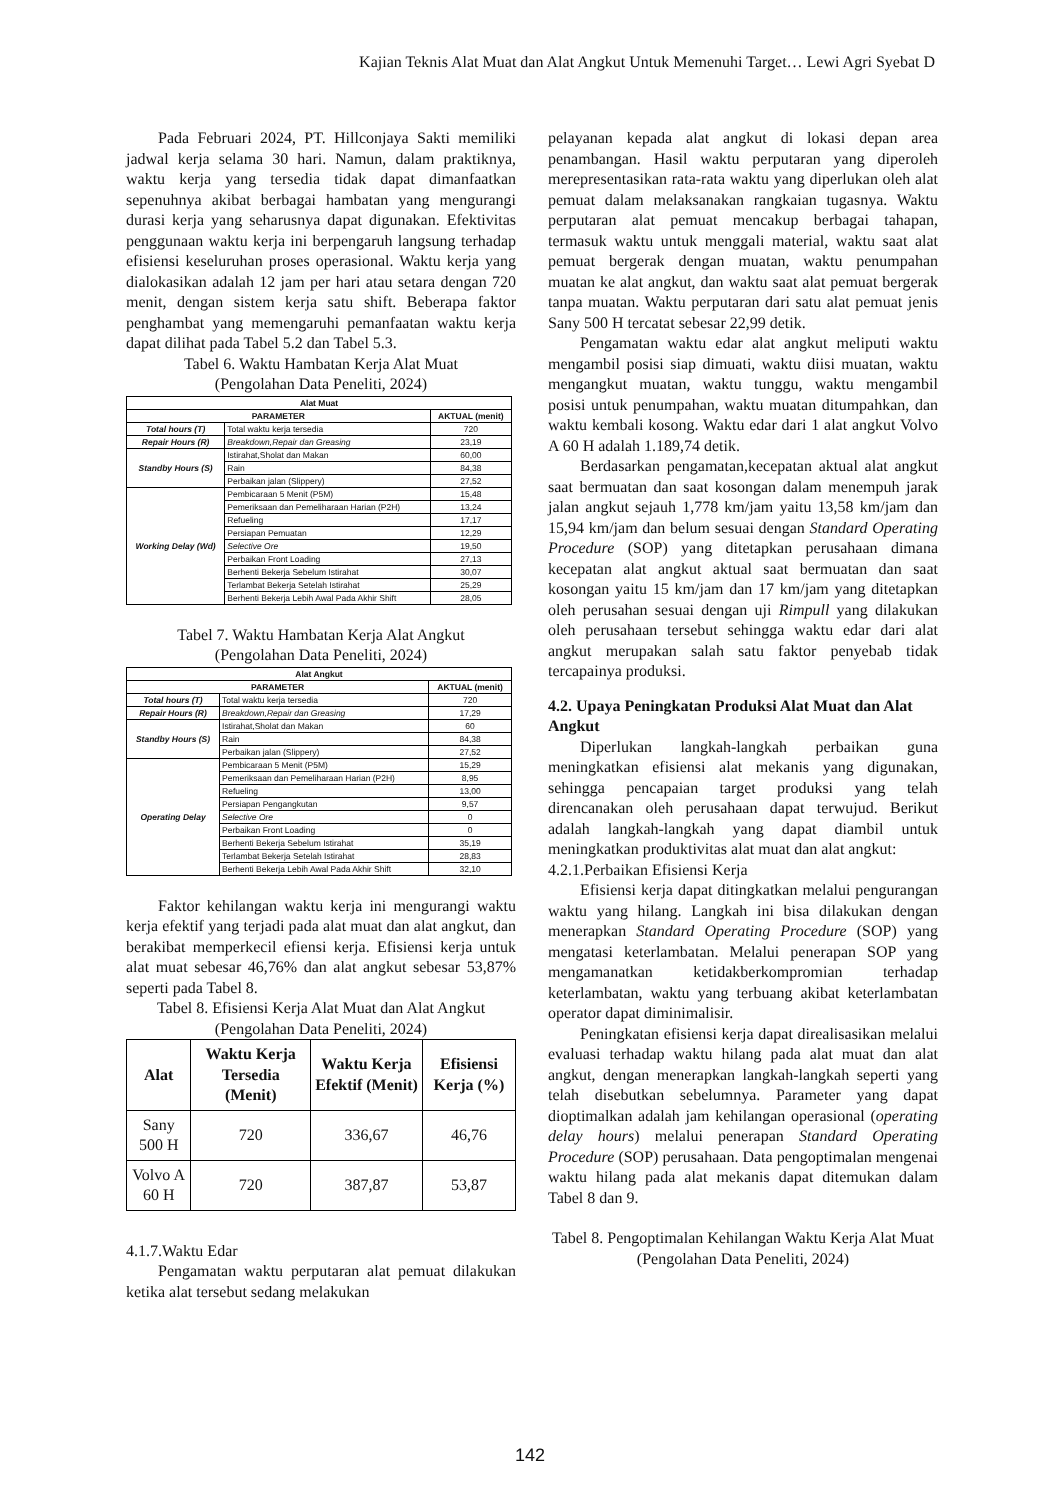Kajian Teknis Alat Muat dan Alat Angkut Untuk Memenuhi Target… Lewi Agri Syebat D
Pada Februari 2024, PT. Hillconjaya Sakti memiliki jadwal kerja selama 30 hari. Namun, dalam praktiknya, waktu kerja yang tersedia tidak dapat dimanfaatkan sepenuhnya akibat berbagai hambatan yang mengurangi durasi kerja yang seharusnya dapat digunakan. Efektivitas penggunaan waktu kerja ini berpengaruh langsung terhadap efisiensi keseluruhan proses operasional. Waktu kerja yang dialokasikan adalah 12 jam per hari atau setara dengan 720 menit, dengan sistem kerja satu shift. Beberapa faktor penghambat yang memengaruhi pemanfaatan waktu kerja dapat dilihat pada Tabel 5.2 dan Tabel 5.3.
Tabel 6. Waktu Hambatan Kerja Alat Muat
(Pengolahan Data Peneliti, 2024)
| Alat Muat | | |
| --- | --- | --- |
| PARAMETER | | AKTUAL (menit) |
| Total hours (T) | Total waktu kerja tersedia | 720 |
| Repair Hours (R) | Breakdown,Repair dan Greasing | 23,19 |
| Standby Hours (S) | Istirahat,Sholat dan Makan | 60,00 |
| | Rain | 84,38 |
| | Perbaikan jalan (Slippery) | 27,52 |
| Working Delay (Wd) | Pembicaraan 5 Menit (P5M) | 15,48 |
| | Pemeriksaan dan Pemeliharaan Harian (P2H) | 13,24 |
| | Refueling | 17,17 |
| | Persiapan Pemuatan | 12,29 |
| | Selective Ore | 19,50 |
| | Perbaikan Front Loading | 27,13 |
| | Berhenti Bekerja Sebelum Istirahat | 30,07 |
| | Terlambat Bekerja Setelah Istirahat | 25,29 |
| | Berhenti Bekerja Lebih Awal Pada Akhir Shift | 28,05 |
Tabel 7. Waktu Hambatan Kerja Alat Angkut
(Pengolahan Data Peneliti, 2024)
| Alat Angkut | | |
| --- | --- | --- |
| PARAMETER | | AKTUAL (menit) |
| Total hours (T) | Total waktu kerja tersedia | 720 |
| Repair Hours (R) | Breakdown,Repair dan Greasing | 17,29 |
| Standby Hours (S) | Istirahat,Sholat dan Makan | 60 |
| | Rain | 84,38 |
| | Perbaikan jalan (Slippery) | 27,52 |
| Operating Delay | Pembicaraan 5 Menit (P5M) | 15,29 |
| | Pemeriksaan dan Pemeliharaan Harian (P2H) | 8,95 |
| | Refueling | 13,00 |
| | Persiapan Pengangkutan | 9,57 |
| | Selective Ore | 0 |
| | Perbaikan Front Loading | 0 |
| | Berhenti Bekerja Sebelum Istirahat | 35,19 |
| | Terlambat Bekerja Setelah Istirahat | 28,83 |
| | Berhenti Bekerja Lebih Awal Pada Akhir Shift | 32,10 |
Faktor kehilangan waktu kerja ini mengurangi waktu kerja efektif yang terjadi pada alat muat dan alat angkut, dan berakibat memperkecil efiensi kerja. Efisiensi kerja untuk alat muat sebesar 46,76% dan alat angkut sebesar 53,87% seperti pada Tabel 8.
Tabel 8. Efisiensi Kerja Alat Muat dan Alat Angkut
(Pengolahan Data Peneliti, 2024)
| Alat | Waktu Kerja Tersedia (Menit) | Waktu Kerja Efektif (Menit) | Efisiensi Kerja (%) |
| --- | --- | --- | --- |
| Sany 500 H | 720 | 336,67 | 46,76 |
| Volvo A 60 H | 720 | 387,87 | 53,87 |
4.1.7.Waktu Edar
Pengamatan waktu perputaran alat pemuat dilakukan ketika alat tersebut sedang melakukan
pelayanan kepada alat angkut di lokasi depan area penambangan. Hasil waktu perputaran yang diperoleh merepresentasikan rata-rata waktu yang diperlukan oleh alat pemuat dalam melaksanakan rangkaian tugasnya. Waktu perputaran alat pemuat mencakup berbagai tahapan, termasuk waktu untuk menggali material, waktu saat alat pemuat bergerak dengan muatan, waktu penumpahan muatan ke alat angkut, dan waktu saat alat pemuat bergerak tanpa muatan. Waktu perputaran dari satu alat pemuat jenis Sany 500 H tercatat sebesar 22,99 detik.
Pengamatan waktu edar alat angkut meliputi waktu mengambil posisi siap dimuati, waktu diisi muatan, waktu mengangkut muatan, waktu tunggu, waktu mengambil posisi untuk penumpahan, waktu muatan ditumpahkan, dan waktu kembali kosong. Waktu edar dari 1 alat angkut Volvo A 60 H adalah 1.189,74 detik.
Berdasarkan pengamatan,kecepatan aktual alat angkut saat bermuatan dan saat kosongan dalam menempuh jarak jalan angkut sejauh 1,778 km/jam yaitu 13,58 km/jam dan 15,94 km/jam dan belum sesuai dengan Standard Operating Procedure (SOP) yang ditetapkan perusahaan dimana kecepatan alat angkut aktual saat bermuatan dan saat kosongan yaitu 15 km/jam dan 17 km/jam yang ditetapkan oleh perusahan sesuai dengan uji Rimpull yang dilakukan oleh perusahaan tersebut sehingga waktu edar dari alat angkut merupakan salah satu faktor penyebab tidak tercapainya produksi.
4.2. Upaya Peningkatan Produksi Alat Muat dan Alat Angkut
Diperlukan langkah-langkah perbaikan guna meningkatkan efisiensi alat mekanis yang digunakan, sehingga pencapaian target produksi yang telah direncanakan oleh perusahaan dapat terwujud. Berikut adalah langkah-langkah yang dapat diambil untuk meningkatkan produktivitas alat muat dan alat angkut:
4.2.1.Perbaikan Efisiensi Kerja
Efisiensi kerja dapat ditingkatkan melalui pengurangan waktu yang hilang. Langkah ini bisa dilakukan dengan menerapkan Standard Operating Procedure (SOP) yang mengatasi keterlambatan. Melalui penerapan SOP yang mengamanatkan ketidakberkompromian terhadap keterlambatan, waktu yang terbuang akibat keterlambatan operator dapat diminimalisir.
Peningkatan efisiensi kerja dapat direalisasikan melalui evaluasi terhadap waktu hilang pada alat muat dan alat angkut, dengan menerapkan langkah-langkah seperti yang telah disebutkan sebelumnya. Parameter yang dapat dioptimalkan adalah jam kehilangan operasional (operating delay hours) melalui penerapan Standard Operating Procedure (SOP) perusahaan. Data pengoptimalan mengenai waktu hilang pada alat mekanis dapat ditemukan dalam Tabel 8 dan 9.
Tabel 8. Pengoptimalan Kehilangan Waktu Kerja Alat Muat (Pengolahan Data Peneliti, 2024)
142